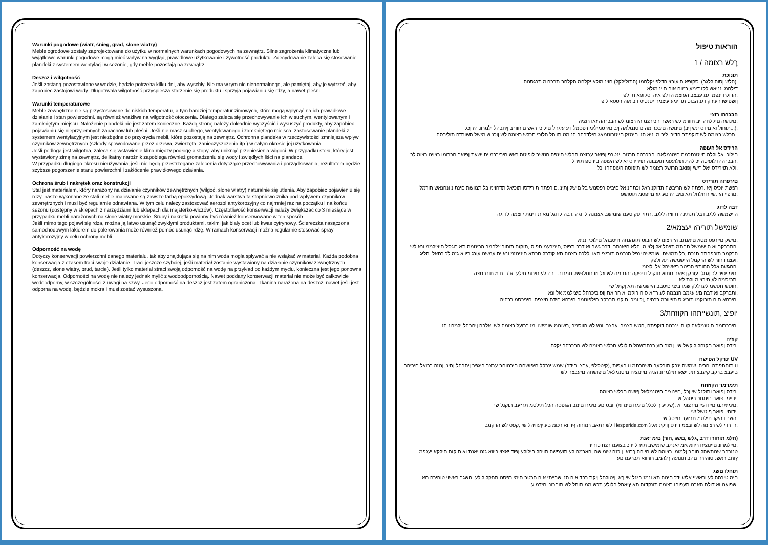Warunki pogodowe (wiatr, śnieg, grad, słone wiatry)
Meble ogrodowe zostały zaprojektowane do użytku w normalnych warunkach pogodowych na zewnątrz. Silne zagrożenia klimatyczne lub wyjątkowe warunki pogodowe mogą mieć wpływ na wygląd, prawidłowe użytkowanie i żywotność produktu. Zdecydowanie zaleca się stosowanie plandeki z systemem wentylacji w sezonie, gdy meble pozostają na zewnątrz.
Deszcz i wilgotność
Jeśli zostaną pozostawione w wodzie, będzie potrzeba kilku dni, aby wyschły. Nie ma w tym nic nienormalnego, ale pamiętaj, aby je wytrzeć, aby zapobiec zastojowi wody. Długotrwała wilgotność przyspiesza starzenie się produktu i sprzyja pojawianiu się rdzy, a nawet pleśni.
Warunki temperaturowe
Meble zewnętrzne nie są przystosowane do niskich temperatur, a tym bardziej temperatur zimowych, które mogą wpłynąć na ich prawidłowe działanie i stan powierzchni. są również wrażliwe na wilgotność otoczenia. Dlatego zaleca się przechowywanie ich w suchym, wentylowanym i zamkniętym miejscu. Nałożenie plandeki nie jest zatem konieczne. Każdą stronę należy dokładnie wyczyścić i wysuszyć produkty, aby zapobiec pojawianiu się nieprzyjemnych zapachów lub pleśni. Jeśli nie masz suchego, wentylowanego i zamkniętego miejsca, zastosowanie plandeki z systemem wentylacyjnym jest niezbędne do przykrycia mebli, które pozostają na zewnątrz. Ochronna plandeka w rzeczywistości zmniejsza wpływ czynników zewnętrznych (szkody spowodowane przez drzewa, zwierzęta, zanieczyszczenia itp.) w całym okresie jej użytkowania.
Jeśli podłoga jest wilgotna, zaleca się wstawienie klina między podłogę a stopy, aby uniknąć przeniesienia wilgoci. W przypadku stołu, który jest wystawiony zimą na zewnątrz, delikatny narożnik zapobiega również gromadzeniu się wody i zwiędłych liści na plandece.
W przypadku długiego okresu nieużywania, jeśli nie będą przestrzegane zalecenia dotyczące przechowywania i porządkowania, rezultatem będzie szybsze pogorszenie stanu powierzchni i zakłócenie prawidłowego działania.
Ochrona śrub i nakrętek oraz konstrukcji
Stal jest materiałem, który narażony na działanie czynników zewnętrznych (wilgoć, słone wiatry) naturalnie się utlenia. Aby zapobiec pojawieniu się rdzy, nasze wykonane ze stali meble malowane są zawsze farbą epoksydową. Jednak warstwa ta stopniowo znika pod wpływem czynników zewnętrznych i musi być regularnie odnawiana. W tym celu należy zastosować aerozol antykorozyjny co najmniej raz na początku i na końcu sezonu (dostępny w sklepach z narzędziami lub sklepach dla majsterko-wiczów). Częstotliwość konserwacji należy zwiększać co 3 miesiące w przypadku mebli narażonych na słone wiatry morskie. Śruby i nakrętki powinny być również konserwowane w ten sposób.
Jeśli mimo tego pojawi się rdza, można ją łatwo usunąć zwykłymi produktami, takimi jak biały ocet lub kwas cytrynowy. Ściereczka nasączona samochodowym lakierem do polerowania może również pomóc usunąć rdzę. W ramach konserwacji można regularnie stosować spray antykorozyjny w celu ochrony mebli.
Odporność na wodę
Dotyczy konserwacji powierzchni danego materiału, tak aby znajdująca się na nim woda mogła spływać a nie wsiąkać w materiał. Każda podobna konserwacja z czasem traci swoje działanie. Traci jeszcze szybciej, jeśli materiał zostanie wystawiony na działanie czynników zewnętrznych (deszcz, słone wiatry, brud, tarcie). Jeśli tylko materiał straci swoją odporność na wodę na przykład po każdym myciu, konieczna jest jego ponowna konserwacja. Odporności na wodę nie należy jednak mylić z wodoodpornością. Nawet poddany konserwacji materiał nie może być całkowicie wodoodporny, w szczególności z uwagi na szwy. Jego odporność na deszcz jest zatem ograniczona. Tkanina narażona na deszcz, nawet jeśli jest odporna na wodę, będzie mokra i musi zostać wysuszona.
הוראות טיפול
רֶלש רצומה / 1
תונוכת
.(הלש ןסוה ללגב) יסקופא םיעובצ הדלפ יקלחמו (התולילקל) םוינימולא יקלחמ הקלחב תבכרומ תרגסמה
דילחמ ונניאש לקו דימע רמוח אוה םוינימולא
.הדולח ינפמ ןגמ עבצב הפוצמ הדלפ איה יסקופא תדלפ
ןושפישו העירק דגנ הבוט תודימע עיצמה יטנטיס דב אוה רטסאילופ
הבכרהו רוצי
.םינושה םיקלחה ןיב חוורמ לש ראשה הכירצמ הז רצומ לש הבכרהה זאו רוציה
.(...תוחול וא םידס ינש ןיב) םינושה םיבכרומה םיטנמלאה ןיב םירטמילימ רפסמל דע עיגהל םילוכי ראש םיחוורב ןיחבהל ילמרונ הז ןכל
..םכלש רצומה לש דוקפתב הדירי ליבומ וניא הז .םינטק םייטרוטמאג םילדבהב הנומט תויהל הלוכי םכלש רצומה לש ןוכנ שומישל השורדה תוליבסה
הרידס אל העופה
םילוכי אל וללה םייטנתכמה םיטנמלאה .הבכרהה םרטב ,ינטרפ ןפואב עבוצמ םהלש םינפה חטשב לופיטה ראש םיבירכמ יתיישעת ןפואב םכרומו רצוימ רצומ לכ
.הבכרההו לופיטה יכילהת תולועפמ תועבונה תוירידס יא לש העופה םירטפ תויהל
.ולא תוירידס יאל רישי ןפואב הרושק רצומה לש תיפוסה העופההו ןכל
םירפתה תורידס
רפשת יוכיס ןיא .רפתה לש הריבשה תדוקנ ראל וכתחנ אל םיביס רפסמש בל םישל ןתינ ,םירפתה תורידסו תוכיאל תדחוימ בל תמושת םינתונ ונחנאש תורמל
.םרפיי הז .שי רוחלתל תא םיב הז םע גוז םייפסמ תוטושפ
דבה לדוג
היישמשה ללגב דבל תנתינה תיווזה ללגב ,רתוי ןטק טעמ שומישב אצמנה לדוגה .דבה לדוגל מאות דימת ייוצמה לדוגה
שומישל תוריהז יעצמא/2
.םישק םיירפסומטא םיאנתב הז רצומ לש הבוט תוגהנתה חיטבהל םילוכי ונניא
.התברקב וא היישמשל תחתמ תויהל אל ןלצומ ,הלא םיאנתב .דבכ גשב וא דרב תפוס ,םימרעמ תפוס ,תוקזח תוחור ץלהמב הריטמה תא רוגסל םיצילממ ונא לש הרקמב תוכפהתה תנכס ,בל תמושת .שומישה ינפל הנבמה תוביצי תאו יללכה בצמה תא קודבל םכתא םינימזמ ונא יתועמשמ עורג ריווא גזמ לכ רחאל .הליג
.ועוצרו חור לש הרקמל היישמשה תא ולפק
.החגשה אלל החותפ הריטב ריאשהל אל ןלצומ
.םימ יסיכ לכ ןגמלו עובק ןפואב םתוא תוקנל ודיפקה :הנבמה לש וזל וזו םתלפשל תמרות דבה לע םיתמ םילע וא / ו םימ תורבטצה
.תרגסמה לע םירצומ ולת לא
.חוטש חטשמ לעו ללקושמו ביצי םיסבב היישמשה תא ןקתל שי
.ותברקב וא דבה םע עגמב הנבמה לע רחא סוח רוקמ וא הרואת ןוּפ ביכרהל םיצילממ אל ונא
.םירחא םוח תורוקמו תוריגיס תוייווכמ ררהיה ,ןכ ומכ .םוקמ תברקב םילפוטמה םירחא םידח םיצפחו םיניכסמ ררהיה
יופיצ ,תונשייתהו הקוזחת/3
.םיבכרומה םיטנמלאה קזוחו ינכמה דוקפתה ,חטש בצמבו עבצב יונש לש הווסמב ,רשוממ שומישו ןמז ךרועל רצומה לש יאלבה ןיחבהל ילמרונ הז
קוזיח
.רידס ןפואב םקזחל לוקשל שי .ןמזה םע ררחתשהל םילולע םכלש רצומה לש הבכרהה יקלח
UV ינרקל הפישח
וז תוחתפתה .חריהו שמשה ינרק תובקעב תשחרתמ וז העפות ,(קיטסלפ ,עבצ ,םידב) שמש ינרקל םיפושחה םירמוחב עבצב היגפב ןיחבהל ןתינ ,ןמזה ךרואל םיריהב םיעבצ ברקב קיעבצ תיניישאו תילמרונ הניה םיינוציח םיטנמלאל םיפושחה םיעבצה לש
תימוימוי הקוזחת
.רידס ןפואב ותוקנל שי ןכל ,םיינוציח םיטנמלאל ףושח םכלש רצומה
.ידיימ ןפואב םימתכ ריסהל שי
.םימיאתמ םיידועיי םירצומ וא ,(שקיע ךולכלל םימח םימ וא) ןובס םע םימח םימב הגופסה הכל תילטמ תרזעב תוקנל שי
.ידוסי ןפואב ףוטשל שי
.השביו היקנ תילטמ תרזעב םייסל שי
.רדרדי לש רצומה לש ובצמ רידס ןויקינ אלל Hesperide.com לש רתאב רמוחה ףד וא רכומ םע ץעוויהל שי ,קפס לש הרקמב
(חלמ תוחורו דרב ,גלש ,םשג ,חור) םימ יאנת
.םיילמרונ םיינוציח ריווא גזמ יאנתב שומישב תויהל ידכ בצועמ רצח טוהיר
טנזרבב שמתשהל םוחב ןלמומ .רצומה לש םייחה ךרואו ןוכנה שומישה ,הארמה לע תועפשה תויהל םילולע ןפוד יאצוי ריווא גזמ יאנת וא םיקזח םילקא יעגפמ
ץוחב ראשנ טוהירה םהב תונועה ךלהמב רורווא תכרעמ םע
תוחלו םשג
םימ טירהה לע וראשיי אלש ידכ םימה תא ונמנ בגנל שי ךא ,ןיטולחל ןיקת רבד אוה הז .שבייתי אוה םרטב םימי רפסמ תחקל לולע ,םשגב ראשוי טוהירה םא
.שפועמ וא דולח הארמ תעפוהו רצומה תונקדזה תא ץיאהל הלולע תכשוממ תוחל לש תוחכונ .םידמוע